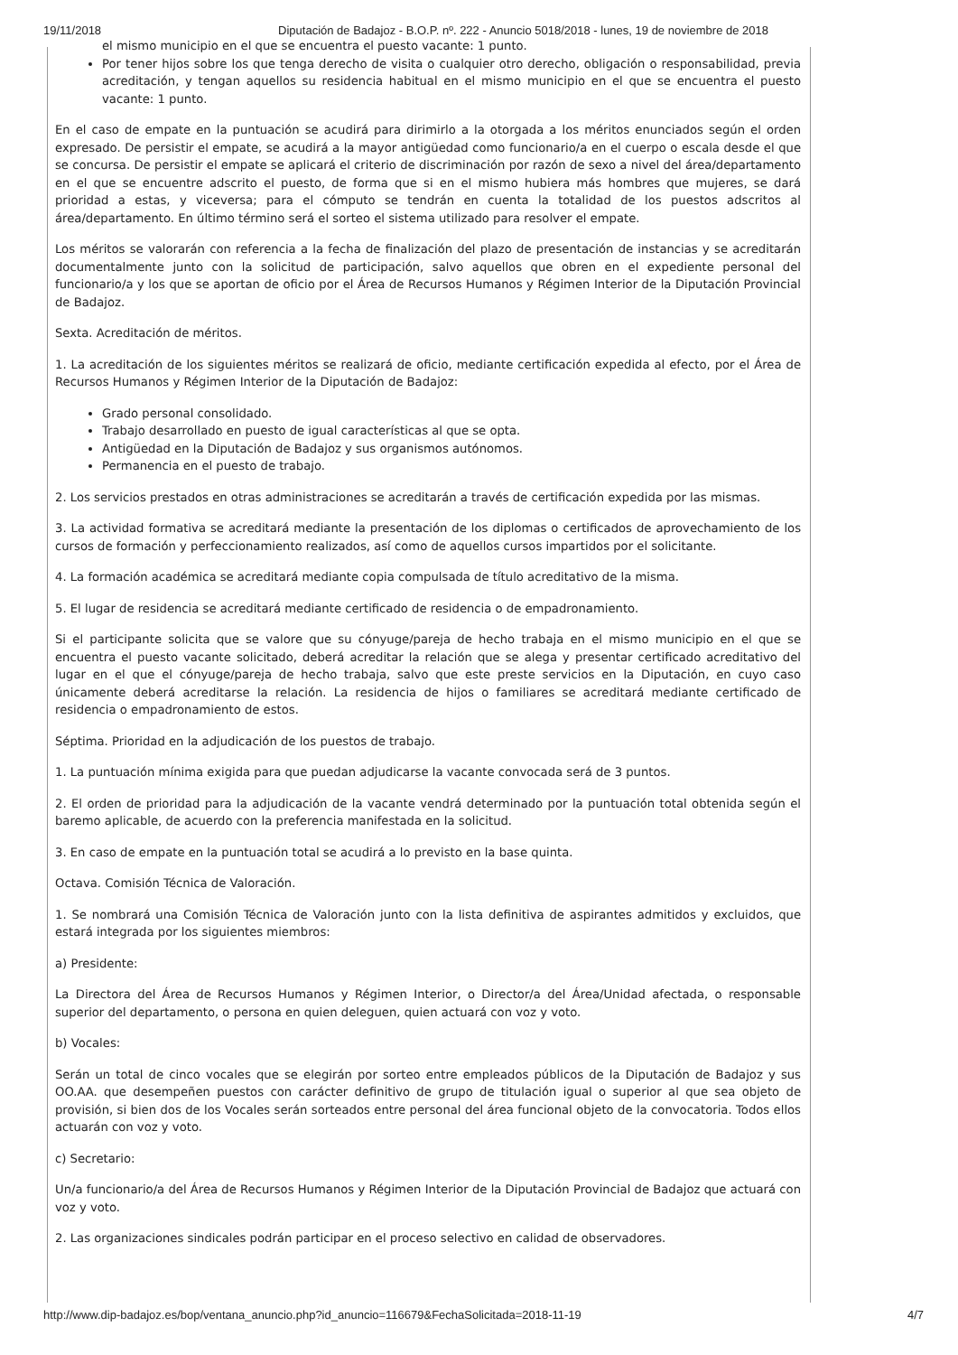19/11/2018 Diputación de Badajoz - B.O.P. nº. 222 - Anuncio 5018/2018 - lunes, 19 de noviembre de 2018
el mismo municipio en el que se encuentra el puesto vacante: 1 punto.
Por tener hijos sobre los que tenga derecho de visita o cualquier otro derecho, obligación o responsabilidad, previa acreditación, y tengan aquellos su residencia habitual en el mismo municipio en el que se encuentra el puesto vacante: 1 punto.
En el caso de empate en la puntuación se acudirá para dirimirlo a la otorgada a los méritos enunciados según el orden expresado. De persistir el empate, se acudirá a la mayor antigüedad como funcionario/a en el cuerpo o escala desde el que se concursa. De persistir el empate se aplicará el criterio de discriminación por razón de sexo a nivel del área/departamento en el que se encuentre adscrito el puesto, de forma que si en el mismo hubiera más hombres que mujeres, se dará prioridad a estas, y viceversa; para el cómputo se tendrán en cuenta la totalidad de los puestos adscritos al área/departamento. En último término será el sorteo el sistema utilizado para resolver el empate.
Los méritos se valorarán con referencia a la fecha de finalización del plazo de presentación de instancias y se acreditarán documentalmente junto con la solicitud de participación, salvo aquellos que obren en el expediente personal del funcionario/a y los que se aportan de oficio por el Área de Recursos Humanos y Régimen Interior de la Diputación Provincial de Badajoz.
Sexta. Acreditación de méritos.
1. La acreditación de los siguientes méritos se realizará de oficio, mediante certificación expedida al efecto, por el Área de Recursos Humanos y Régimen Interior de la Diputación de Badajoz:
Grado personal consolidado.
Trabajo desarrollado en puesto de igual características al que se opta.
Antigüedad en la Diputación de Badajoz y sus organismos autónomos.
Permanencia en el puesto de trabajo.
2. Los servicios prestados en otras administraciones se acreditarán a través de certificación expedida por las mismas.
3. La actividad formativa se acreditará mediante la presentación de los diplomas o certificados de aprovechamiento de los cursos de formación y perfeccionamiento realizados, así como de aquellos cursos impartidos por el solicitante.
4. La formación académica se acreditará mediante copia compulsada de título acreditativo de la misma.
5. El lugar de residencia se acreditará mediante certificado de residencia o de empadronamiento.
Si el participante solicita que se valore que su cónyuge/pareja de hecho trabaja en el mismo municipio en el que se encuentra el puesto vacante solicitado, deberá acreditar la relación que se alega y presentar certificado acreditativo del lugar en el que el cónyuge/pareja de hecho trabaja, salvo que este preste servicios en la Diputación, en cuyo caso únicamente deberá acreditarse la relación. La residencia de hijos o familiares se acreditará mediante certificado de residencia o empadronamiento de estos.
Séptima. Prioridad en la adjudicación de los puestos de trabajo.
1. La puntuación mínima exigida para que puedan adjudicarse la vacante convocada será de 3 puntos.
2. El orden de prioridad para la adjudicación de la vacante vendrá determinado por la puntuación total obtenida según el baremo aplicable, de acuerdo con la preferencia manifestada en la solicitud.
3. En caso de empate en la puntuación total se acudirá a lo previsto en la base quinta.
Octava. Comisión Técnica de Valoración.
1. Se nombrará una Comisión Técnica de Valoración junto con la lista definitiva de aspirantes admitidos y excluidos, que estará integrada por los siguientes miembros:
a) Presidente:
La Directora del Área de Recursos Humanos y Régimen Interior, o Director/a del Área/Unidad afectada, o responsable superior del departamento, o persona en quien deleguen, quien actuará con voz y voto.
b) Vocales:
Serán un total de cinco vocales que se elegirán por sorteo entre empleados públicos de la Diputación de Badajoz y sus OO.AA. que desempeñen puestos con carácter definitivo de grupo de titulación igual o superior al que sea objeto de provisión, si bien dos de los Vocales serán sorteados entre personal del área funcional objeto de la convocatoria. Todos ellos actuarán con voz y voto.
c) Secretario:
Un/a funcionario/a del Área de Recursos Humanos y Régimen Interior de la Diputación Provincial de Badajoz que actuará con voz y voto.
2. Las organizaciones sindicales podrán participar en el proceso selectivo en calidad de observadores.
http://www.dip-badajoz.es/bop/ventana_anuncio.php?id_anuncio=116679&FechaSolicitada=2018-11-19 4/7